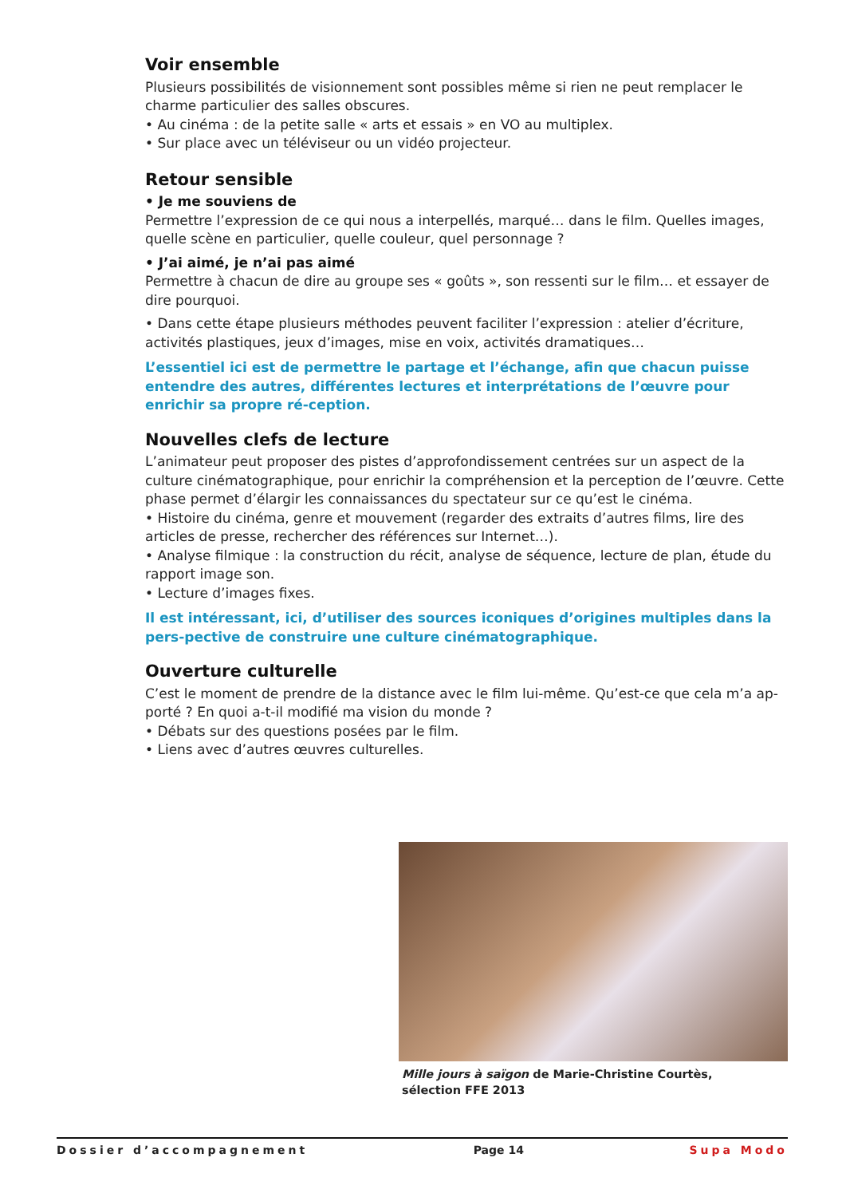Voir ensemble
Plusieurs possibilités de visionnement sont possibles même si rien ne peut remplacer le charme particulier des salles obscures.
• Au cinéma : de la petite salle « arts et essais » en VO au multiplex.
• Sur place avec un téléviseur ou un vidéo projecteur.
Retour sensible
• Je me souviens de
Permettre l’expression de ce qui nous a interpellés, marqué… dans le film. Quelles images, quelle scène en particulier, quelle couleur, quel personnage ?
• J’ai aimé, je n’ai pas aimé
Permettre à chacun de dire au groupe ses « goûts », son ressenti sur le film… et essayer de dire pourquoi.
• Dans cette étape plusieurs méthodes peuvent faciliter l’expression : atelier d’écriture, activités plastiques, jeux d’images, mise en voix, activités dramatiques…
L’essentiel ici est de permettre le partage et l’échange, afin que chacun puisse entendre des autres, différentes lectures et interprétations de l’œuvre pour enrichir sa propre ré-ception.
Nouvelles clefs de lecture
L’animateur peut proposer des pistes d’approfondissement centrées sur un aspect de la culture cinématographique, pour enrichir la compréhension et la perception de l’œuvre. Cette phase permet d’élargir les connaissances du spectateur sur ce qu’est le cinéma.
• Histoire du cinéma, genre et mouvement (regarder des extraits d’autres films, lire des articles de presse, rechercher des références sur Internet…).
• Analyse filmique : la construction du récit, analyse de séquence, lecture de plan, étude du rapport image son.
• Lecture d’images fixes.
Il est intéressant, ici, d’utiliser des sources iconiques d’origines multiples dans la pers-pective de construire une culture cinématographique.
Ouverture culturelle
C’est le moment de prendre de la distance avec le film lui-même. Qu’est-ce que cela m’a ap-porté ? En quoi a-t-il modifié ma vision du monde ?
• Débats sur des questions posées par le film.
• Liens avec d’autres œuvres culturelles.
Mille jours à saïgon de Marie-Christine Courtès,
sélection FFE 2013
Dossier d’accompagnement Page 14 Supa Modo